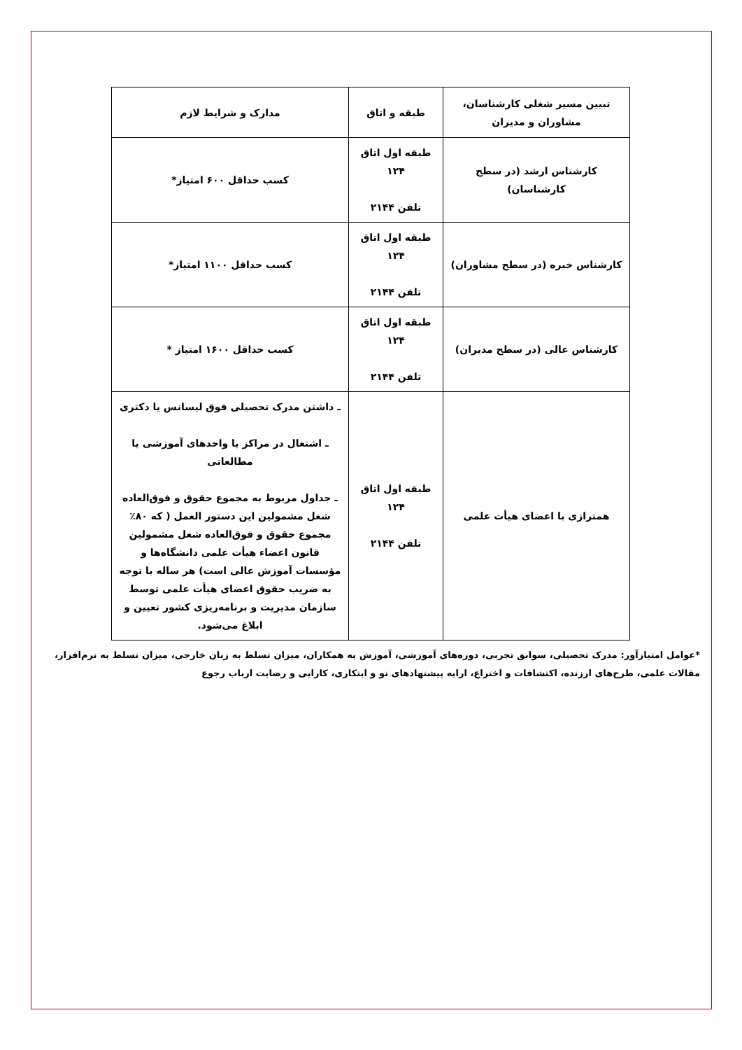| تبیین مسیر شغلی کارشناسان، مشاوران و مدیران | طبقه و اتاق | مدارک و شرایط لازم |
| --- | --- | --- |
| کارشناس ارشد (در سطح کارشناسان) | طبقه اول اتاق ۱۲۴ تلفن ۲۱۴۴ | کسب حداقل ۶۰۰ امتیاز* |
| کارشناس خبره (در سطح مشاوران) | طبقه اول اتاق ۱۲۴ تلفن ۲۱۴۴ | کسب حداقل ۱۱۰۰ امتیاز* |
| کارشناس عالی (در سطح مدیران) | طبقه اول اتاق ۱۲۴ تلفن ۲۱۴۴ | کسب حداقل ۱۶۰۰ امتیاز * |
| همترازی با اعضای هیأت علمی | طبقه اول اتاق ۱۲۴ تلفن ۲۱۴۴ | ـ داشتن مدرک تحصیلی فوق لیسانس یا دکتری ـ اشتغال در مراکز یا واحدهای آموزشی یا مطالعاتی ـ جداول مربوط به مجموع حقوق و فوق‌العاده شغل مشمولین این دستور العمل ( که ۸۰٪ مجموع حقوق و فوق‌العاده شغل مشمولین قانون اعضاء هیأت علمی دانشگاه‌ها و مؤسسات آموزش عالی است) هر ساله با توجه به ضریب حقوق اعضای هیأت علمی توسط سازمان مدیریت و برنامه‌ریزی کشور تعیین و ابلاغ می‌شود. |
*عوامل امتیازآور: مدرک تحصیلی، سوابق تجربی، دوره‌های آموزشی، آموزش به همکاران، میزان تسلط به زبان خارجی، میزان تسلط به نرم‌افزار، مقالات علمی، طرح‌های ارزنده، اکتشافات و اختراع، ارایه پیشنهادهای نو و ابتکاری، کارایی و رضایت ارباب رجوع